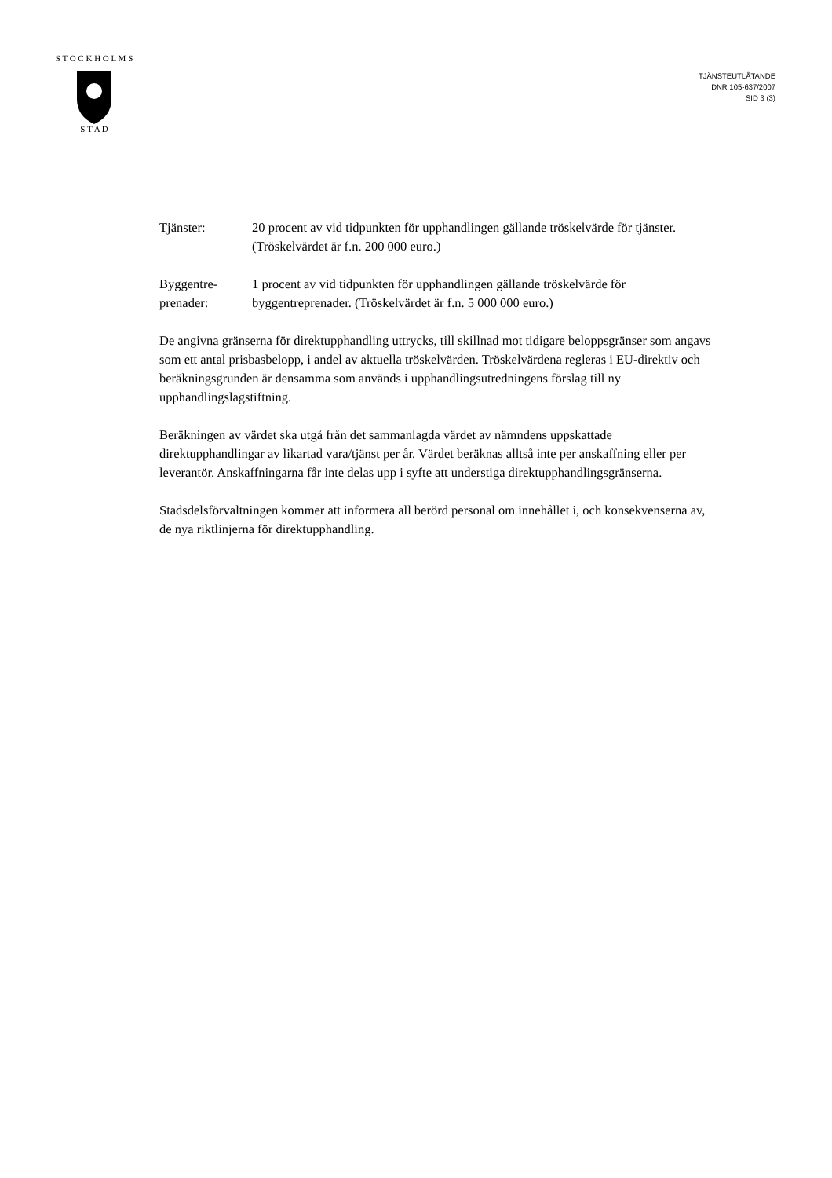S T O C K H O L M S
S T A D
TJÄNSTEUTLÅTANDE
DNR 105-637/2007
SID 3 (3)
Tjänster: 20 procent av vid tidpunkten för upphandlingen gällande tröskelvärde för tjänster. (Tröskelvärdet är f.n. 200 000 euro.)
Byggentre-
prenader:
1 procent av vid tidpunkten för upphandlingen gällande tröskelvärde för byggentreprenader. (Tröskelvärdet är f.n. 5 000 000 euro.)
De angivna gränserna för direktupphandling uttrycks, till skillnad mot tidigare beloppsgränser som angavs som ett antal prisbasbelopp, i andel av aktuella tröskelvärden. Tröskelvärdena regleras i EU-direktiv och beräkningsgrunden är densamma som används i upphandlingsutredningens förslag till ny upphandlingslagstiftning.
Beräkningen av värdet ska utgå från det sammanlagda värdet av nämndens uppskattade direktupphandlingar av likartad vara/tjänst per år. Värdet beräknas alltså inte per anskaffning eller per leverantör. Anskaffningarna får inte delas upp i syfte att understiga direktupphandlingsgränserna.
Stadsdelsförvaltningen kommer att informera all berörd personal om innehållet i, och konsekvenserna av, de nya riktlinjerna för direktupphandling.